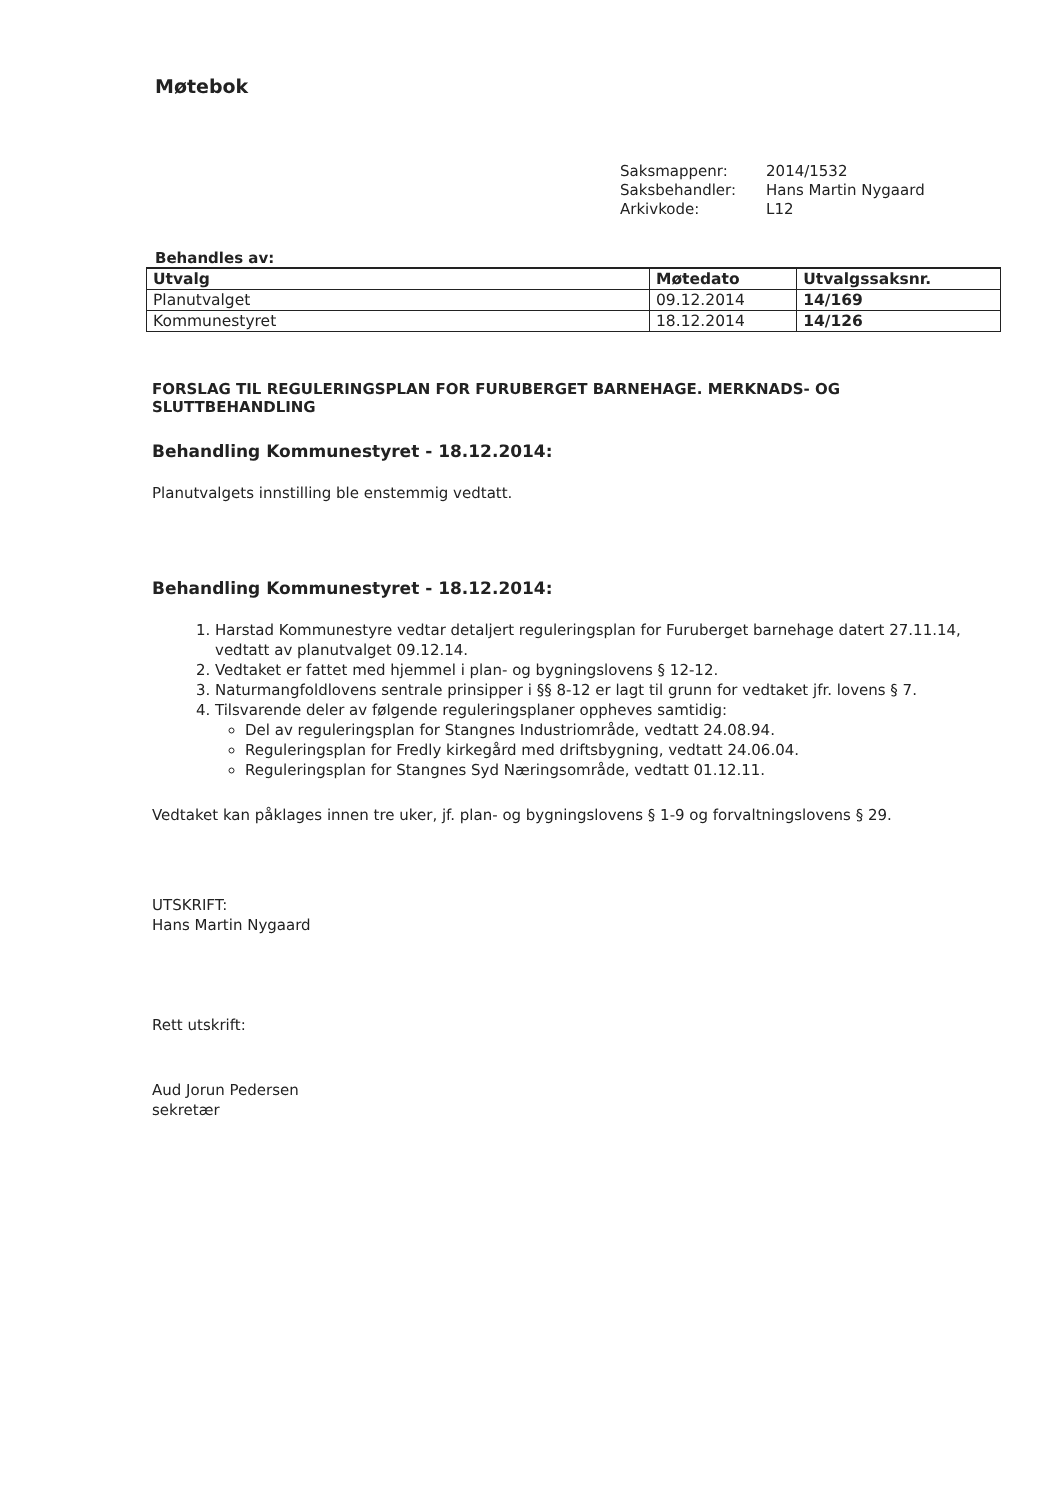Møtebok
| Saksmappenr: | 2014/1532 |
| Saksbehandler: | Hans Martin Nygaard |
| Arkivkode: | L12 |
Behandles av:
| Utvalg | Møtedato | Utvalgssaksnr. |
| --- | --- | --- |
| Planutvalget | 09.12.2014 | 14/169 |
| Kommunestyret | 18.12.2014 | 14/126 |
FORSLAG TIL REGULERINGSPLAN FOR FURUBERGET BARNEHAGE. MERKNADS- OG SLUTTBEHANDLING
Behandling Kommunestyret - 18.12.2014:
Planutvalgets innstilling ble enstemmig vedtatt.
Behandling Kommunestyret - 18.12.2014:
1. Harstad Kommunestyre vedtar detaljert reguleringsplan for Furuberget barnehage datert 27.11.14, vedtatt av planutvalget 09.12.14.
2. Vedtaket er fattet med hjemmel i plan- og bygningslovens § 12-12.
3. Naturmangfoldlovens sentrale prinsipper i §§ 8-12 er lagt til grunn for vedtaket jfr. lovens § 7.
4. Tilsvarende deler av følgende reguleringsplaner oppheves samtidig:
Del av reguleringsplan for Stangnes Industriområde, vedtatt 24.08.94.
Reguleringsplan for Fredly kirkegård med driftsbygning, vedtatt 24.06.04.
Reguleringsplan for Stangnes Syd Næringsområde, vedtatt 01.12.11.
Vedtaket kan påklages innen tre uker, jf. plan- og bygningslovens § 1-9 og forvaltningslovens § 29.
UTSKRIFT:
Hans Martin Nygaard
Rett utskrift:
Aud Jorun Pedersen
sekretær